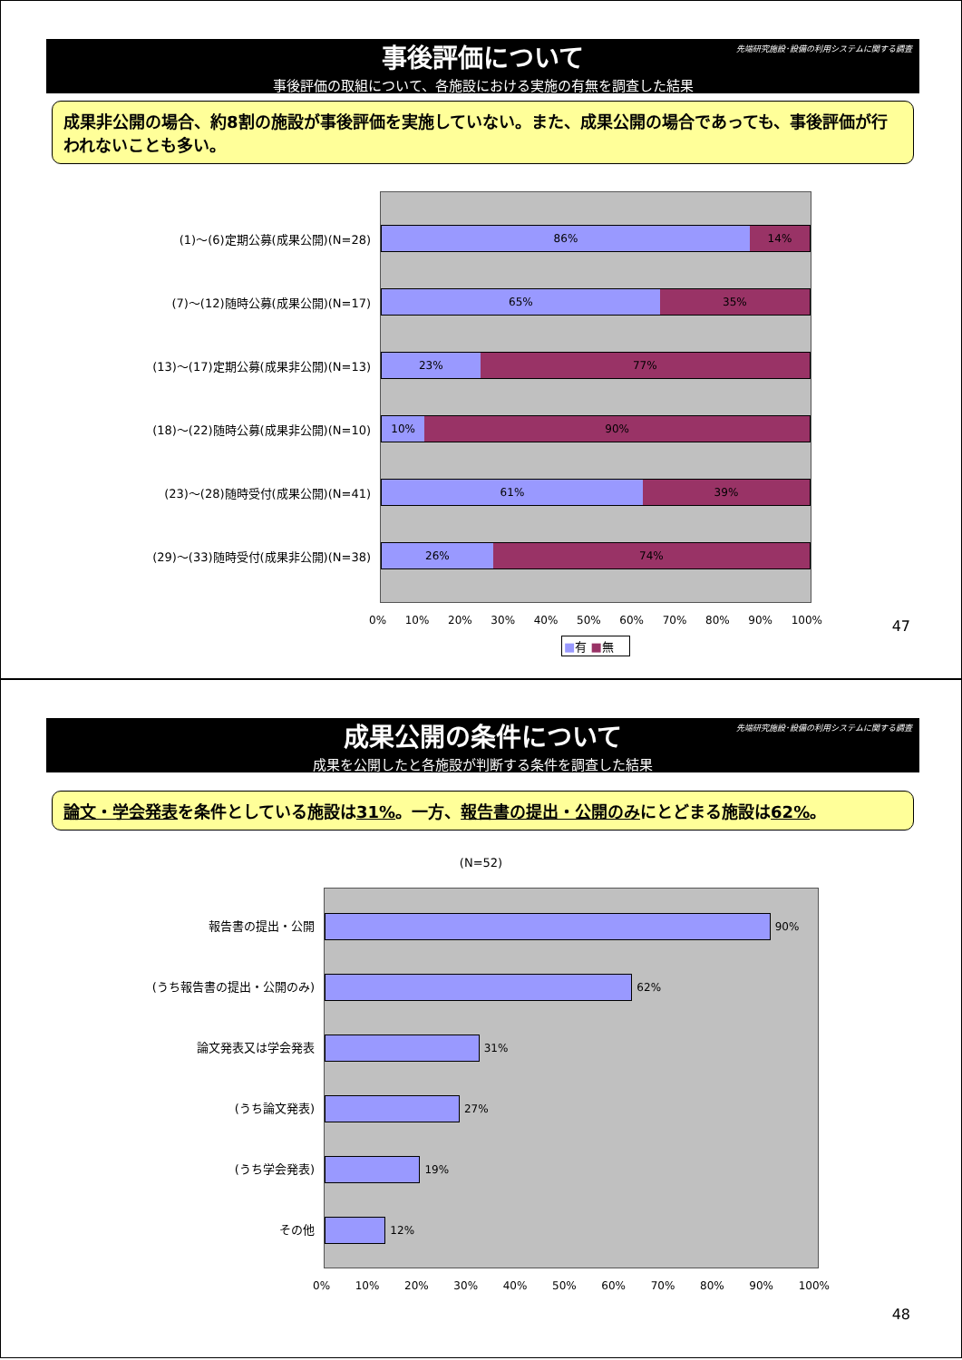先端研究施設･設備の利用システムに関する調査
事後評価について
事後評価の取組について、各施設における実施の有無を調査した結果
成果非公開の場合、約8割の施設が事後評価を実施していない。また、成果公開の場合であっても、事後評価が行われないことも多い。
(1)～(6)定期公募(成果公開)(N=28)
(7)～(12)随時公募(成果公開)(N=17)
(13)～(17)定期公募(成果非公開)(N=13)
(18)～(22)随時公募(成果非公開)(N=10)
(23)～(28)随時受付(成果公開)(N=41)
(29)～(33)随時受付(成果非公開)(N=38)
86% 14%
65% 35%
23% 77%
10% 90%
61% 39%
26% 74%
0% 10% 20% 30% 40% 50% 60% 70% 80% 90% 100%
■有 ■無
47
先端研究施設･設備の利用システムに関する調査
成果公開の条件について
成果を公開したと各施設が判断する条件を調査した結果
論文・学会発表を条件としている施設は31%。一方、報告書の提出・公開のみにとどまる施設は62%。
(N=52)
報告書の提出・公開
(うち報告書の提出・公開のみ)
論文発表又は学会発表
(うち論文発表)
(うち学会発表)
その他
90%
62%
31%
27%
19%
12%
0% 10% 20% 30% 40% 50% 60% 70% 80% 90% 100%
48